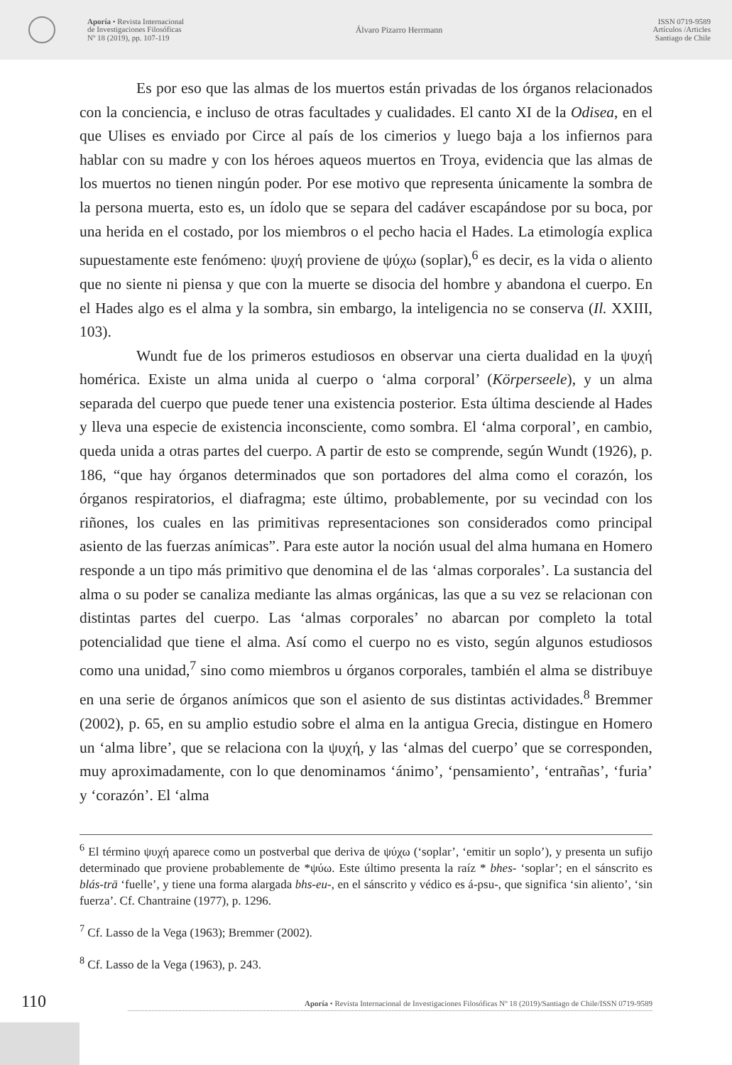Aporía • Revista Internacional
de Investigaciones Filosóficas
Nº 18 (2019), pp. 107-119
Álvaro Pizarro Herrmann
ISSN 0719-9589
Artículos /Articles
Santiago de Chile
Es por eso que las almas de los muertos están privadas de los órganos relacionados con la conciencia, e incluso de otras facultades y cualidades. El canto XI de la Odisea, en el que Ulises es enviado por Circe al país de los cimerios y luego baja a los infiernos para hablar con su madre y con los héroes aqueos muertos en Troya, evidencia que las almas de los muertos no tienen ningún poder. Por ese motivo que representa únicamente la sombra de la persona muerta, esto es, un ídolo que se separa del cadáver escapándose por su boca, por una herida en el costado, por los miembros o el pecho hacia el Hades. La etimología explica supuestamente este fenómeno: ψυχή proviene de ψύχω (soplar),<sup>6</sup> es decir, es la vida o aliento que no siente ni piensa y que con la muerte se disocia del hombre y abandona el cuerpo. En el Hades algo es el alma y la sombra, sin embargo, la inteligencia no se conserva (Il. XXIII, 103).
Wundt fue de los primeros estudiosos en observar una cierta dualidad en la ψυχή homérica. Existe un alma unida al cuerpo o ‘alma corporal’ (Körperseele), y un alma separada del cuerpo que puede tener una existencia posterior. Esta última desciende al Hades y lleva una especie de existencia inconsciente, como sombra. El ‘alma corporal’, en cambio, queda unida a otras partes del cuerpo. A partir de esto se comprende, según Wundt (1926), p. 186, “que hay órganos determinados que son portadores del alma como el corazón, los órganos respiratorios, el diafragma; este último, probablemente, por su vecindad con los riñones, los cuales en las primitivas representaciones son considerados como principal asiento de las fuerzas anímicas”. Para este autor la noción usual del alma humana en Homero responde a un tipo más primitivo que denomina el de las ‘almas corporales’. La sustancia del alma o su poder se canaliza mediante las almas orgánicas, las que a su vez se relacionan con distintas partes del cuerpo. Las ‘almas corporales’ no abarcan por completo la total potencialidad que tiene el alma. Así como el cuerpo no es visto, según algunos estudiosos como una unidad,<sup>7</sup> sino como miembros u órganos corporales, también el alma se distribuye en una serie de órganos anímicos que son el asiento de sus distintas actividades.<sup>8</sup> Bremmer (2002), p. 65, en su amplio estudio sobre el alma en la antigua Grecia, distingue en Homero un ‘alma libre’, que se relaciona con la ψυχή, y las ‘almas del cuerpo’ que se corresponden, muy aproximadamente, con lo que denominamos ‘ánimo’, ‘pensamiento’, ‘entrañas’, ‘furia’ y ‘corazón’. El ‘alma
<sup>6</sup> El término ψυχή aparece como un postverbal que deriva de ψύχω (‘soplar’, ‘emitir un soplo’), y presenta un sufijo determinado que proviene probablemente de *ψύω. Este último presenta la raíz * bhes- ‘soplar’; en el sánscrito es blás-trā ‘fuelle’, y tiene una forma alargada bhs-eu-, en el sánscrito y védico es á-psu-, que significa ‘sin aliento’, ‘sin fuerza’. Cf. Chantraine (1977), p. 1296.
<sup>7</sup> Cf. Lasso de la Vega (1963); Bremmer (2002).
<sup>8</sup> Cf. Lasso de la Vega (1963), p. 243.
110
Aporía • Revista Internacional de Investigaciones Filosóficas Nº 18 (2019)/Santiago de Chile/ISSN 0719-9589